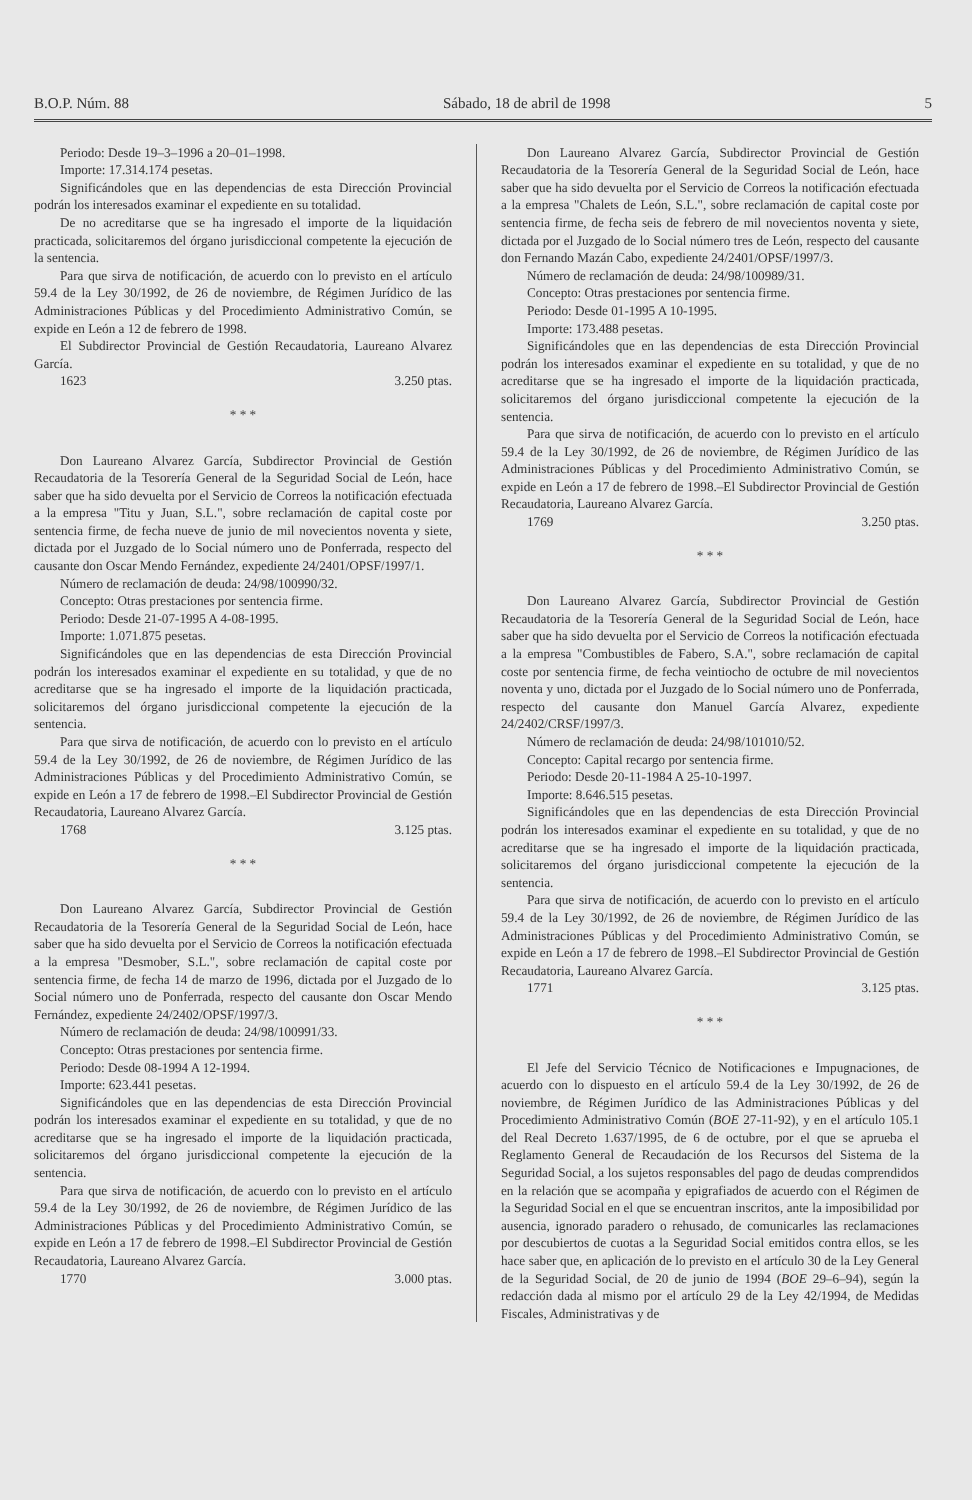B.O.P. Núm. 88 Sábado, 18 de abril de 1998 5
Periodo: Desde 19–3–1996 a 20–01–1998.
Importe: 17.314.174 pesetas.
Significándoles que en las dependencias de esta Dirección Provincial podrán los interesados examinar el expediente en su totalidad.
De no acreditarse que se ha ingresado el importe de la liquidación practicada, solicitaremos del órgano jurisdiccional competente la ejecución de la sentencia.
Para que sirva de notificación, de acuerdo con lo previsto en el artículo 59.4 de la Ley 30/1992, de 26 de noviembre, de Régimen Jurídico de las Administraciones Públicas y del Procedimiento Administrativo Común, se expide en León a 12 de febrero de 1998.
El Subdirector Provincial de Gestión Recaudatoria, Laureano Alvarez García.
1623 3.250 ptas.
* * *
Don Laureano Alvarez García, Subdirector Provincial de Gestión Recaudatoria de la Tesorería General de la Seguridad Social de León, hace saber que ha sido devuelta por el Servicio de Correos la notificación efectuada a la empresa "Titu y Juan, S.L.", sobre reclamación de capital coste por sentencia firme, de fecha nueve de junio de mil novecientos noventa y siete, dictada por el Juzgado de lo Social número uno de Ponferrada, respecto del causante don Oscar Mendo Fernández, expediente 24/2401/OPSF/1997/1.
Número de reclamación de deuda: 24/98/100990/32.
Concepto: Otras prestaciones por sentencia firme.
Periodo: Desde 21-07-1995 A 4-08-1995.
Importe: 1.071.875 pesetas.
Significándoles que en las dependencias de esta Dirección Provincial podrán los interesados examinar el expediente en su totalidad, y que de no acreditarse que se ha ingresado el importe de la liquidación practicada, solicitaremos del órgano jurisdiccional competente la ejecución de la sentencia.
Para que sirva de notificación, de acuerdo con lo previsto en el artículo 59.4 de la Ley 30/1992, de 26 de noviembre, de Régimen Jurídico de las Administraciones Públicas y del Procedimiento Administrativo Común, se expide en León a 17 de febrero de 1998.–El Subdirector Provincial de Gestión Recaudatoria, Laureano Alvarez García.
1768 3.125 ptas.
* * *
Don Laureano Alvarez García, Subdirector Provincial de Gestión Recaudatoria de la Tesorería General de la Seguridad Social de León, hace saber que ha sido devuelta por el Servicio de Correos la notificación efectuada a la empresa "Desmober, S.L.", sobre reclamación de capital coste por sentencia firme, de fecha 14 de marzo de 1996, dictada por el Juzgado de lo Social número uno de Ponferrada, respecto del causante don Oscar Mendo Fernández, expediente 24/2402/OPSF/1997/3.
Número de reclamación de deuda: 24/98/100991/33.
Concepto: Otras prestaciones por sentencia firme.
Periodo: Desde 08-1994 A 12-1994.
Importe: 623.441 pesetas.
Significándoles que en las dependencias de esta Dirección Provincial podrán los interesados examinar el expediente en su totalidad, y que de no acreditarse que se ha ingresado el importe de la liquidación practicada, solicitaremos del órgano jurisdiccional competente la ejecución de la sentencia.
Para que sirva de notificación, de acuerdo con lo previsto en el artículo 59.4 de la Ley 30/1992, de 26 de noviembre, de Régimen Jurídico de las Administraciones Públicas y del Procedimiento Administrativo Común, se expide en León a 17 de febrero de 1998.–El Subdirector Provincial de Gestión Recaudatoria, Laureano Alvarez García.
1770 3.000 ptas.
Don Laureano Alvarez García, Subdirector Provincial de Gestión Recaudatoria de la Tesorería General de la Seguridad Social de León, hace saber que ha sido devuelta por el Servicio de Correos la notificación efectuada a la empresa "Chalets de León, S.L.", sobre reclamación de capital coste por sentencia firme, de fecha seis de febrero de mil novecientos noventa y siete, dictada por el Juzgado de lo Social número tres de León, respecto del causante don Fernando Mazán Cabo, expediente 24/2401/OPSF/1997/3.
Número de reclamación de deuda: 24/98/100989/31.
Concepto: Otras prestaciones por sentencia firme.
Periodo: Desde 01-1995 A 10-1995.
Importe: 173.488 pesetas.
Significándoles que en las dependencias de esta Dirección Provincial podrán los interesados examinar el expediente en su totalidad, y que de no acreditarse que se ha ingresado el importe de la liquidación practicada, solicitaremos del órgano jurisdiccional competente la ejecución de la sentencia.
Para que sirva de notificación, de acuerdo con lo previsto en el artículo 59.4 de la Ley 30/1992, de 26 de noviembre, de Régimen Jurídico de las Administraciones Públicas y del Procedimiento Administrativo Común, se expide en León a 17 de febrero de 1998.–El Subdirector Provincial de Gestión Recaudatoria, Laureano Alvarez García.
1769 3.250 ptas.
* * *
Don Laureano Alvarez García, Subdirector Provincial de Gestión Recaudatoria de la Tesorería General de la Seguridad Social de León, hace saber que ha sido devuelta por el Servicio de Correos la notificación efectuada a la empresa "Combustibles de Fabero, S.A.", sobre reclamación de capital coste por sentencia firme, de fecha veintiocho de octubre de mil novecientos noventa y uno, dictada por el Juzgado de lo Social número uno de Ponferrada, respecto del causante don Manuel García Alvarez, expediente 24/2402/CRSF/1997/3.
Número de reclamación de deuda: 24/98/101010/52.
Concepto: Capital recargo por sentencia firme.
Periodo: Desde 20-11-1984 A 25-10-1997.
Importe: 8.646.515 pesetas.
Significándoles que en las dependencias de esta Dirección Provincial podrán los interesados examinar el expediente en su totalidad, y que de no acreditarse que se ha ingresado el importe de la liquidación practicada, solicitaremos del órgano jurisdiccional competente la ejecución de la sentencia.
Para que sirva de notificación, de acuerdo con lo previsto en el artículo 59.4 de la Ley 30/1992, de 26 de noviembre, de Régimen Jurídico de las Administraciones Públicas y del Procedimiento Administrativo Común, se expide en León a 17 de febrero de 1998.–El Subdirector Provincial de Gestión Recaudatoria, Laureano Alvarez García.
1771 3.125 ptas.
* * *
El Jefe del Servicio Técnico de Notificaciones e Impugnaciones, de acuerdo con lo dispuesto en el artículo 59.4 de la Ley 30/1992, de 26 de noviembre, de Régimen Jurídico de las Administraciones Públicas y del Procedimiento Administrativo Común (BOE 27-11-92), y en el artículo 105.1 del Real Decreto 1.637/1995, de 6 de octubre, por el que se aprueba el Reglamento General de Recaudación de los Recursos del Sistema de la Seguridad Social, a los sujetos responsables del pago de deudas comprendidos en la relación que se acompaña y epigrafiados de acuerdo con el Régimen de la Seguridad Social en el que se encuentran inscritos, ante la imposibilidad por ausencia, ignorado paradero o rehusado, de comunicarles las reclamaciones por descubiertos de cuotas a la Seguridad Social emitidos contra ellos, se les hace saber que, en aplicación de lo previsto en el artículo 30 de la Ley General de la Seguridad Social, de 20 de junio de 1994 (BOE 29–6–94), según la redacción dada al mismo por el artículo 29 de la Ley 42/1994, de Medidas Fiscales, Administrativas y de